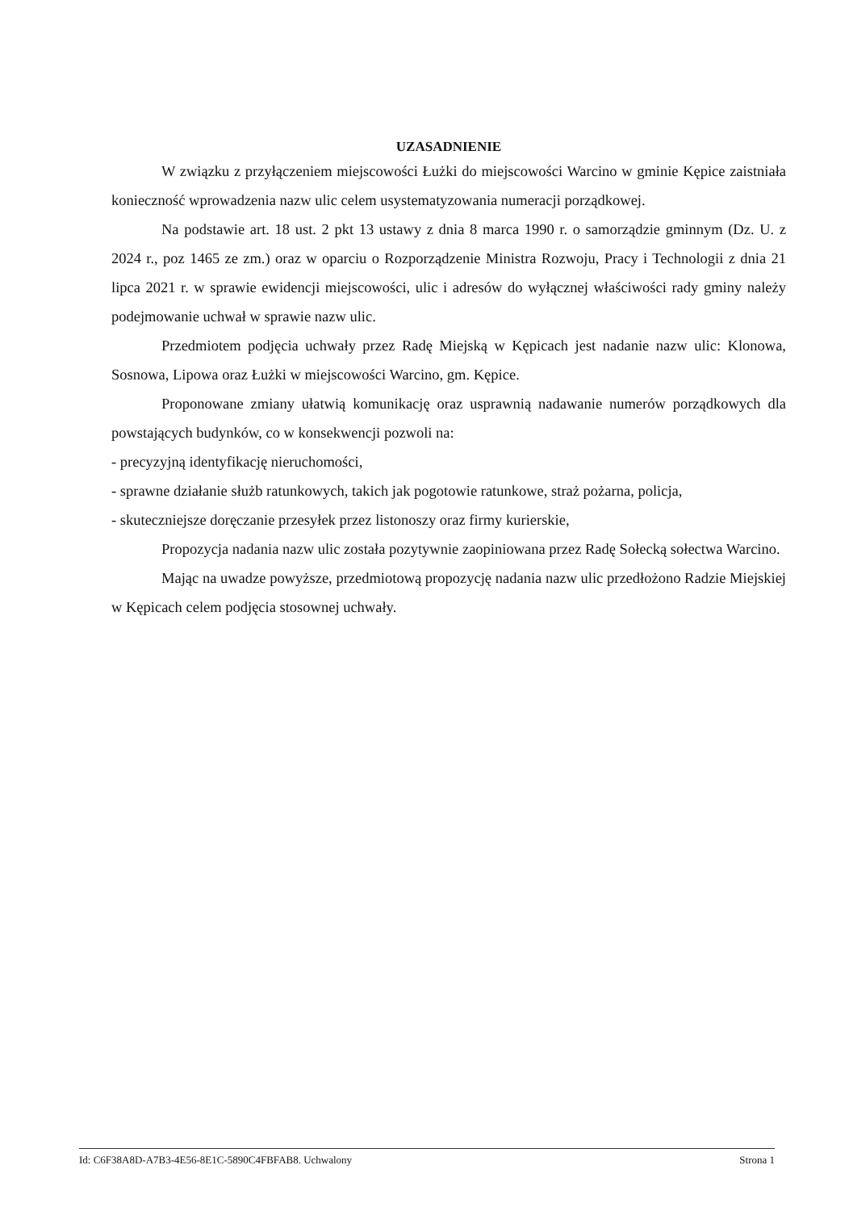UZASADNIENIE
W związku z przyłączeniem miejscowości Łużki do miejscowości Warcino w gminie Kępice zaistniała konieczność wprowadzenia nazw ulic celem usystematyzowania numeracji porządkowej.
Na podstawie art. 18 ust. 2 pkt 13 ustawy z dnia 8 marca 1990 r. o samorządzie gminnym (Dz. U. z 2024 r., poz 1465 ze zm.) oraz w oparciu o Rozporządzenie Ministra Rozwoju, Pracy i Technologii z dnia 21 lipca 2021 r. w sprawie ewidencji miejscowości, ulic i adresów do wyłącznej właściwości rady gminy należy podejmowanie uchwał w sprawie nazw ulic.
Przedmiotem podjęcia uchwały przez Radę Miejską w Kępicach jest nadanie nazw ulic: Klonowa, Sosnowa, Lipowa oraz Łużki w miejscowości Warcino, gm. Kępice.
Proponowane zmiany ułatwią komunikację oraz usprawnią nadawanie numerów porządkowych dla powstających budynków, co w konsekwencji pozwoli na:
- precyzyjną identyfikację nieruchomości,
- sprawne działanie służb ratunkowych, takich jak pogotowie ratunkowe, straż pożarna, policja,
- skuteczniejsze doręczanie przesyłek przez listonoszy oraz firmy kurierskie,
Propozycja nadania nazw ulic została pozytywnie zaopiniowana przez Radę Sołecką sołectwa Warcino.
Mając na uwadze powyższe, przedmiotową propozycję nadania nazw ulic przedłożono Radzie Miejskiej w Kępicach celem podjęcia stosownej uchwały.
Id: C6F38A8D-A7B3-4E56-8E1C-5890C4FBFAB8. Uchwalony Strona 1